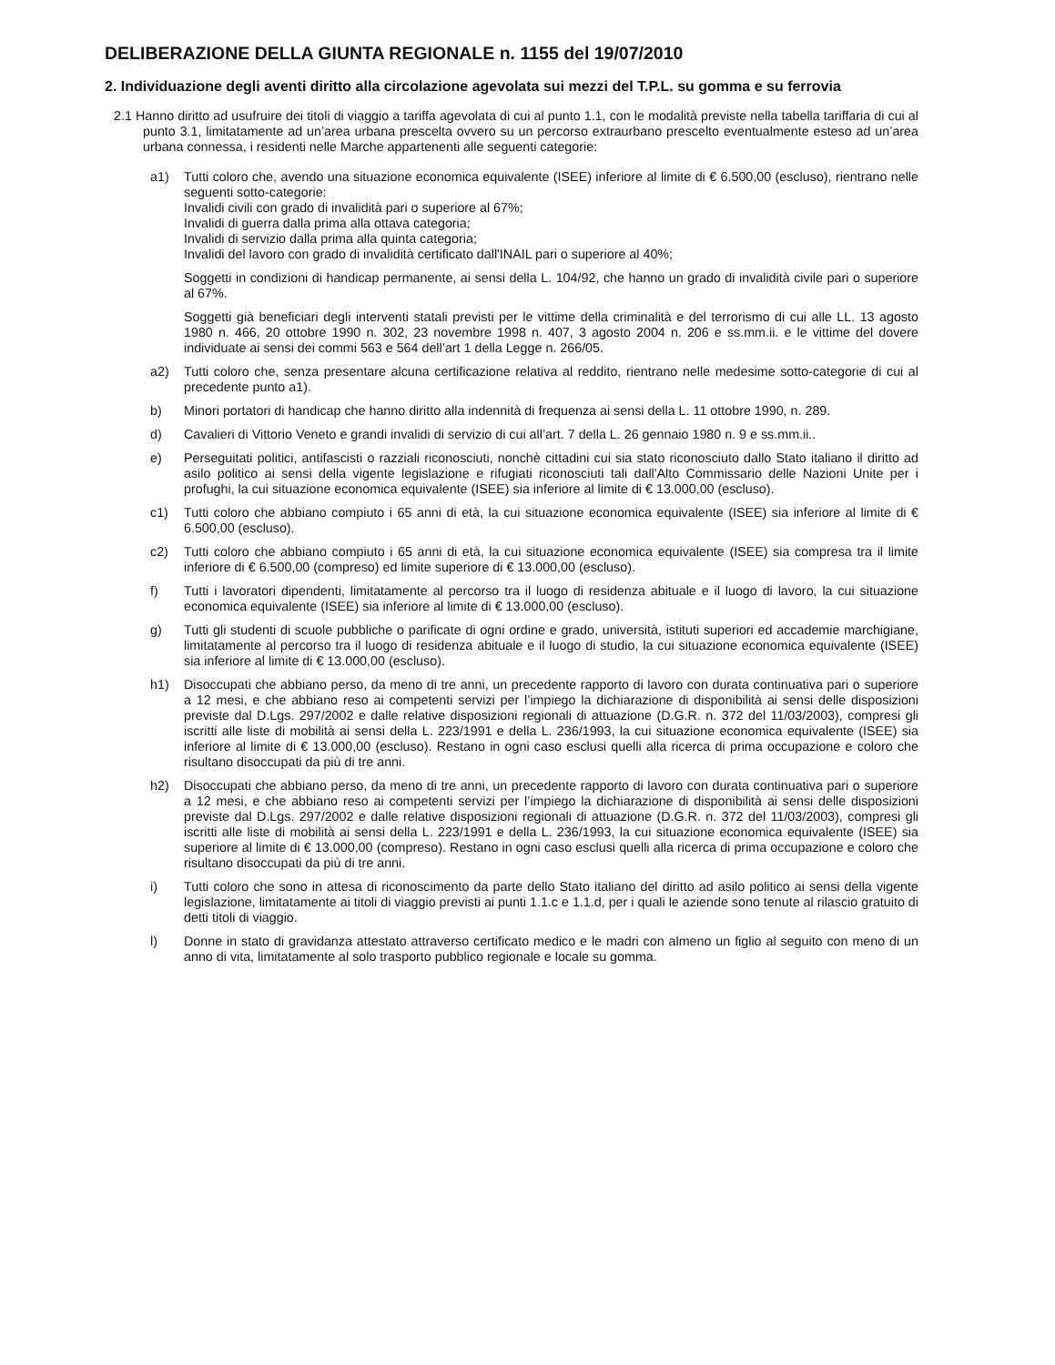DELIBERAZIONE DELLA GIUNTA REGIONALE n. 1155 del 19/07/2010
2. Individuazione degli aventi diritto alla circolazione agevolata sui mezzi del T.P.L. su gomma e su ferrovia
2.1 Hanno diritto ad usufruire dei titoli di viaggio a tariffa agevolata di cui al punto 1.1, con le modalità previste nella tabella tariffaria di cui al punto 3.1, limitatamente ad un’area urbana prescelta ovvero su un percorso extraurbano prescelto eventualmente esteso ad un’area urbana connessa, i residenti nelle Marche appartenenti alle seguenti categorie:
a1) Tutti coloro che, avendo una situazione economica equivalente (ISEE) inferiore al limite di € 6.500,00 (escluso), rientrano nelle seguenti sotto-categorie:
Invalidi civili con grado di invalidità pari o superiore al 67%;
Invalidi di guerra dalla prima alla ottava categoria;
Invalidi di servizio dalla prima alla quinta categoria;
Invalidi del lavoro con grado di invalidità certificato dall'INAIL pari o superiore al 40%;
Soggetti in condizioni di handicap permanente, ai sensi della L. 104/92, che hanno un grado di invalidità civile pari o superiore al 67%.
Soggetti già beneficiari degli interventi statali previsti per le vittime della criminalità e del terrorismo di cui alle LL. 13 agosto 1980 n. 466, 20 ottobre 1990 n. 302, 23 novembre 1998 n. 407, 3 agosto 2004 n. 206 e ss.mm.ii. e le vittime del dovere individuate ai sensi dei commi 563 e 564 dell’art 1 della Legge n. 266/05.
a2) Tutti coloro che, senza presentare alcuna certificazione relativa al reddito, rientrano nelle medesime sotto-categorie di cui al precedente punto a1).
b) Minori portatori di handicap che hanno diritto alla indennità di frequenza ai sensi della L. 11 ottobre 1990, n. 289.
d) Cavalieri di Vittorio Veneto e grandi invalidi di servizio di cui all’art. 7 della L. 26 gennaio 1980 n. 9 e ss.mm.ii..
e) Perseguitati politici, antifascisti o razziali riconosciuti, nonchè cittadini cui sia stato riconosciuto dallo Stato italiano il diritto ad asilo politico ai sensi della vigente legislazione e rifugiati riconosciuti tali dall'Alto Commissario delle Nazioni Unite per i profughi, la cui situazione economica equivalente (ISEE) sia inferiore al limite di € 13.000,00 (escluso).
c1) Tutti coloro che abbiano compiuto i 65 anni di età, la cui situazione economica equivalente (ISEE) sia inferiore al limite di € 6.500,00 (escluso).
c2) Tutti coloro che abbiano compiuto i 65 anni di età, la cui situazione economica equivalente (ISEE) sia compresa tra il limite inferiore di € 6.500,00 (compreso) ed limite superiore di € 13.000,00 (escluso).
f) Tutti i lavoratori dipendenti, limitatamente al percorso tra il luogo di residenza abituale e il luogo di lavoro, la cui situazione economica equivalente (ISEE) sia inferiore al limite di € 13.000,00 (escluso).
g) Tutti gli studenti di scuole pubbliche o parificate di ogni ordine e grado, università, istituti superiori ed accademie marchigiane, limitatamente al percorso tra il luogo di residenza abituale e il luogo di studio, la cui situazione economica equivalente (ISEE) sia inferiore al limite di € 13.000,00 (escluso).
h1) Disoccupati che abbiano perso, da meno di tre anni, un precedente rapporto di lavoro con durata continuativa pari o superiore a 12 mesi, e che abbiano reso ai competenti servizi per l’impiego la dichiarazione di disponibilità ai sensi delle disposizioni previste dal D.Lgs. 297/2002 e dalle relative disposizioni regionali di attuazione (D.G.R. n. 372 del 11/03/2003), compresi gli iscritti alle liste di mobilità ai sensi della L. 223/1991 e della L. 236/1993, la cui situazione economica equivalente (ISEE) sia inferiore al limite di € 13.000,00 (escluso). Restano in ogni caso esclusi quelli alla ricerca di prima occupazione e coloro che risultano disoccupati da più di tre anni.
h2) Disoccupati che abbiano perso, da meno di tre anni, un precedente rapporto di lavoro con durata continuativa pari o superiore a 12 mesi, e che abbiano reso ai competenti servizi per l’impiego la dichiarazione di disponibilità ai sensi delle disposizioni previste dal D.Lgs. 297/2002 e dalle relative disposizioni regionali di attuazione (D.G.R. n. 372 del 11/03/2003), compresi gli iscritti alle liste di mobilità ai sensi della L. 223/1991 e della L. 236/1993, la cui situazione economica equivalente (ISEE) sia superiore al limite di € 13.000,00 (compreso). Restano in ogni caso esclusi quelli alla ricerca di prima occupazione e coloro che risultano disoccupati da più di tre anni.
i) Tutti coloro che sono in attesa di riconoscimento da parte dello Stato italiano del diritto ad asilo politico ai sensi della vigente legislazione, limitatamente ai titoli di viaggio previsti ai punti 1.1.c e 1.1.d, per i quali le aziende sono tenute al rilascio gratuito di detti titoli di viaggio.
l) Donne in stato di gravidanza attestato attraverso certificato medico e le madri con almeno un figlio al seguito con meno di un anno di vita, limitatamente al solo trasporto pubblico regionale e locale su gomma.